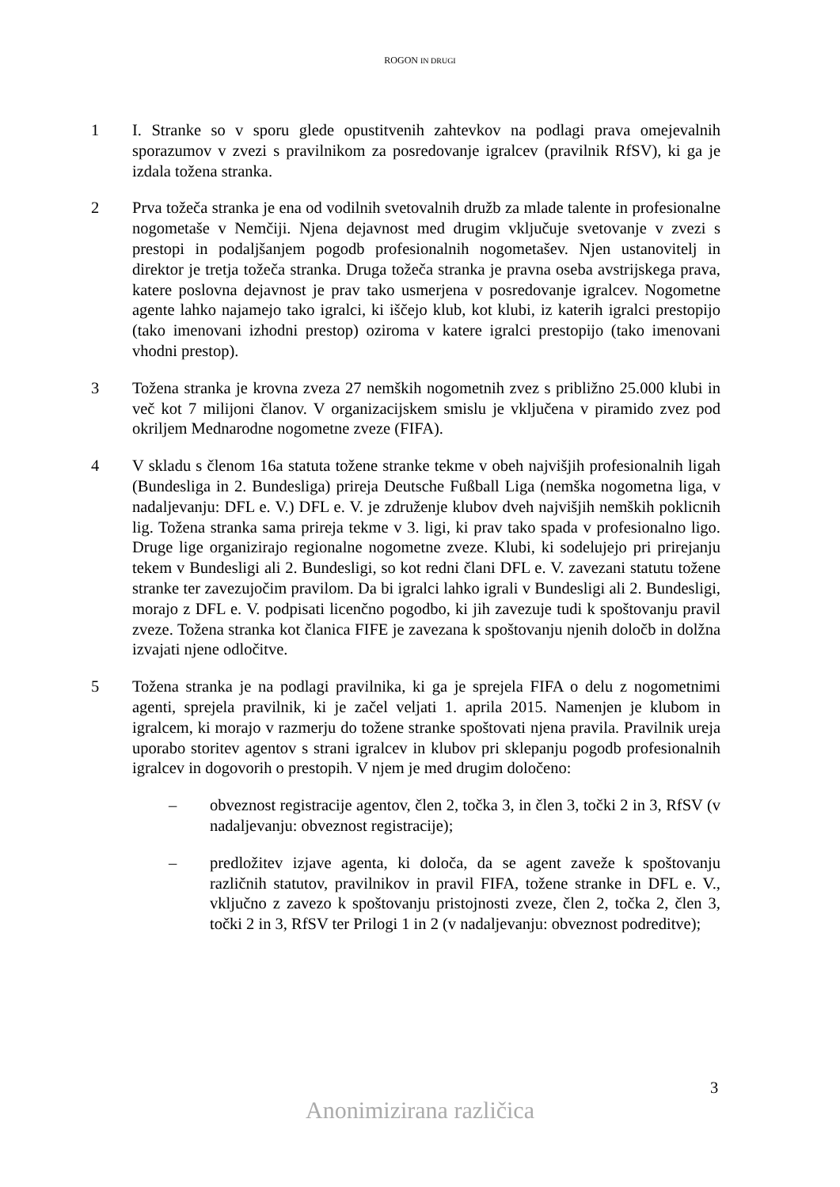ROGON IN DRUGI
1 I. Stranke so v sporu glede opustitvenih zahtevkov na podlagi prava omejevalnih sporazumov v zvezi s pravilnikom za posredovanje igralcev (pravilnik RfSV), ki ga je izdala tožena stranka.
2 Prva tožeča stranka je ena od vodilnih svetovalnih družb za mlade talente in profesionalne nogometaše v Nemčiji. Njena dejavnost med drugim vključuje svetovanje v zvezi s prestopi in podaljšanjem pogodb profesionalnih nogometašev. Njen ustanovitelj in direktor je tretja tožeča stranka. Druga tožeča stranka je pravna oseba avstrijskega prava, katere poslovna dejavnost je prav tako usmerjena v posredovanje igralcev. Nogometne agente lahko najamejo tako igralci, ki iščejo klub, kot klubi, iz katerih igralci prestopijo (tako imenovani izhodni prestop) oziroma v katere igralci prestopijo (tako imenovani vhodni prestop).
3 Tožena stranka je krovna zveza 27 nemških nogometnih zvez s približno 25.000 klubi in več kot 7 milijoni članov. V organizacijskem smislu je vključena v piramido zvez pod okriljem Mednarodne nogometne zveze (FIFA).
4 V skladu s členom 16a statuta tožene stranke tekme v obeh najvišjih profesionalnih ligah (Bundesliga in 2. Bundesliga) prireja Deutsche Fußball Liga (nemška nogometna liga, v nadaljevanju: DFL e. V.) DFL e. V. je združenje klubov dveh najvišjih nemških poklicnih lig. Tožena stranka sama prireja tekme v 3. ligi, ki prav tako spada v profesionalno ligo. Druge lige organizirajo regionalne nogometne zveze. Klubi, ki sodelujejo pri prirejanju tekem v Bundesligi ali 2. Bundesligi, so kot redni člani DFL e. V. zavezani statutu tožene stranke ter zavezujočim pravilom. Da bi igralci lahko igrali v Bundesligi ali 2. Bundesligi, morajo z DFL e. V. podpisati licenčno pogodbo, ki jih zavezuje tudi k spoštovanju pravil zveze. Tožena stranka kot članica FIFE je zavezana k spoštovanju njenih določb in dolžna izvajati njene odločitve.
5 Tožena stranka je na podlagi pravilnika, ki ga je sprejela FIFA o delu z nogometnimi agenti, sprejela pravilnik, ki je začel veljati 1. aprila 2015. Namenjen je klubom in igralcem, ki morajo v razmerju do tožene stranke spoštovati njena pravila. Pravilnik ureja uporabo storitev agentov s strani igralcev in klubov pri sklepanju pogodb profesionalnih igralcev in dogovorih o prestopih. V njem je med drugim določeno:
– obveznost registracije agentov, člen 2, točka 3, in člen 3, točki 2 in 3, RfSV (v nadaljevanju: obveznost registracije);
– predložitev izjave agenta, ki določa, da se agent zaveže k spoštovanju različnih statutov, pravilnikov in pravil FIFA, tožene stranke in DFL e. V., vključno z zavezo k spoštovanju pristojnosti zveze, člen 2, točka 2, člen 3, točki 2 in 3, RfSV ter Prilogi 1 in 2 (v nadaljevanju: obveznost podreditve);
3
Anonimizirana različica